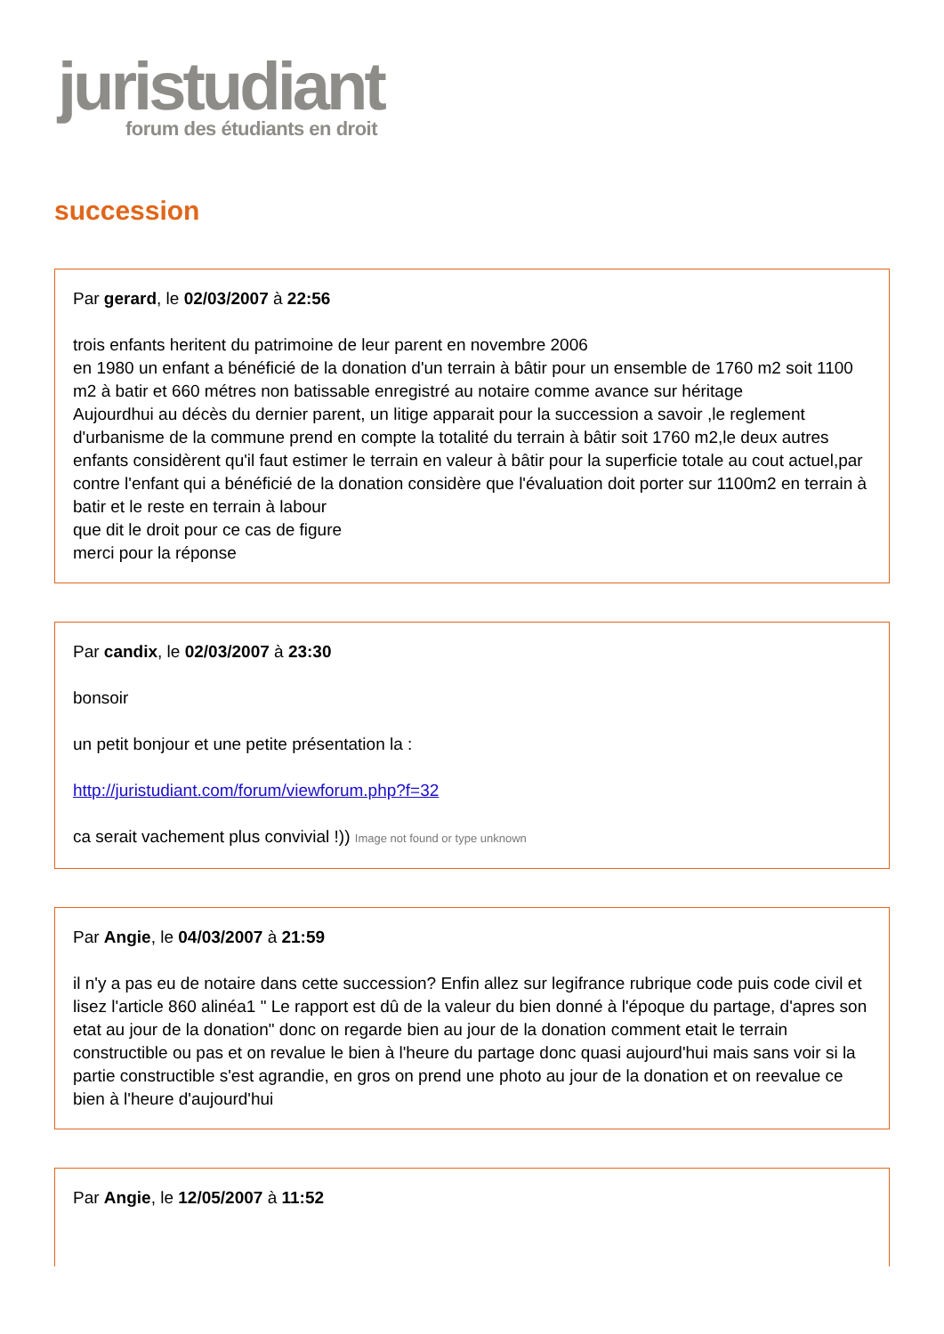juristudiant
forum des étudiants en droit
succession
Par gerard, le 02/03/2007 à 22:56
trois enfants heritent du patrimoine de leur parent en novembre 2006
en 1980 un enfant a bénéficié de la donation d'un terrain à bâtir pour un ensemble de 1760 m2 soit 1100 m2 à batir et 660 métres non batissable enregistré au notaire comme avance sur héritage
Aujourdhui au décès du dernier parent, un litige apparait pour la succession a savoir ,le reglement d'urbanisme de la commune prend en compte la totalité du terrain à bâtir soit 1760 m2,le deux autres enfants considèrent qu'il faut estimer le terrain en valeur à bâtir pour la superficie totale au cout actuel,par contre l'enfant qui a bénéficié de la donation considère que l'évaluation doit porter sur 1100m2 en terrain à batir et le reste en terrain à labour
que dit le droit pour ce cas de figure
merci pour la réponse
Par candix, le 02/03/2007 à 23:30
bonsoir
un petit bonjour et une petite présentation la :
http://juristudiant.com/forum/viewforum.php?f=32
ca serait vachement plus convivial !)) Image not found or type unknown
Par Angie, le 04/03/2007 à 21:59
il n'y a pas eu de notaire dans cette succession? Enfin allez sur legifrance rubrique code puis code civil et lisez l'article 860 alinéa1 " Le rapport est dû de la valeur du bien donné à l'époque du partage, d'apres son etat au jour de la donation" donc on regarde bien au jour de la donation comment etait le terrain constructible ou pas et on revalue le bien à l'heure du partage donc quasi aujourd'hui mais sans voir si la partie constructible s'est agrandie, en gros on prend une photo au jour de la donation et on reevalue ce bien à l'heure d'aujourd'hui
Par Angie, le 12/05/2007 à 11:52